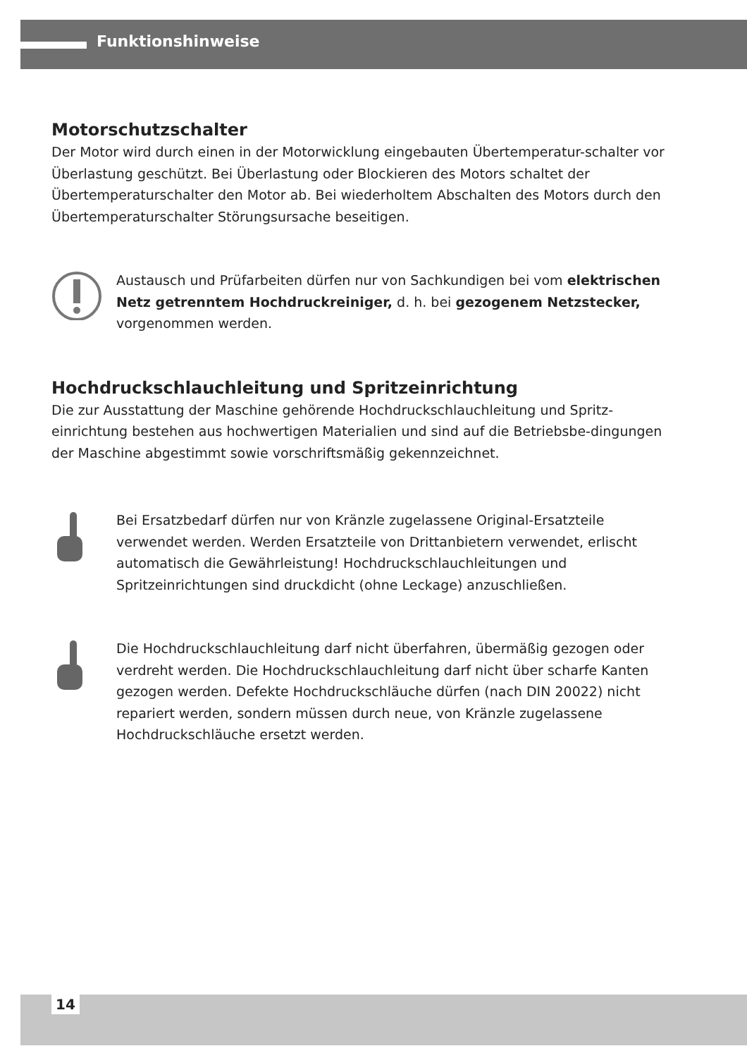Funktionshinweise
Motorschutzschalter
Der Motor wird durch einen in der Motorwicklung eingebauten Übertemperatur-schalter vor Überlastung geschützt. Bei Überlastung oder Blockieren des Motors schaltet der Übertemperaturschalter den Motor ab. Bei wiederholtem Abschalten des Motors durch den Übertemperaturschalter Störungsursache beseitigen.
Austausch und Prüfarbeiten dürfen nur von Sachkundigen bei vom elektrischen Netz getrenntem Hochdruckreiniger, d. h. bei gezogenem Netzstecker, vorgenommen werden.
Hochdruckschlauchleitung und Spritzeinrichtung
Die zur Ausstattung der Maschine gehörende Hochdruckschlauchleitung und Spritz-einrichtung bestehen aus hochwertigen Materialien und sind auf die Betriebsbe-dingungen der Maschine abgestimmt sowie vorschriftsmäßig gekennzeichnet.
Bei Ersatzbedarf dürfen nur von Kränzle zugelassene Original-Ersatzteile verwendet werden. Werden Ersatzteile von Drittanbietern verwendet, erlischt automatisch die Gewährleistung! Hochdruckschlauchleitungen und Spritzeinrichtungen sind druckdicht (ohne Leckage) anzuschließen.
Die Hochdruckschlauchleitung darf nicht überfahren, übermäßig gezogen oder verdreht werden. Die Hochdruckschlauchleitung darf nicht über scharfe Kanten gezogen werden. Defekte Hochdruckschläuche dürfen (nach DIN 20022) nicht repariert werden, sondern müssen durch neue, von Kränzle zugelassene Hochdruckschläuche ersetzt werden.
14